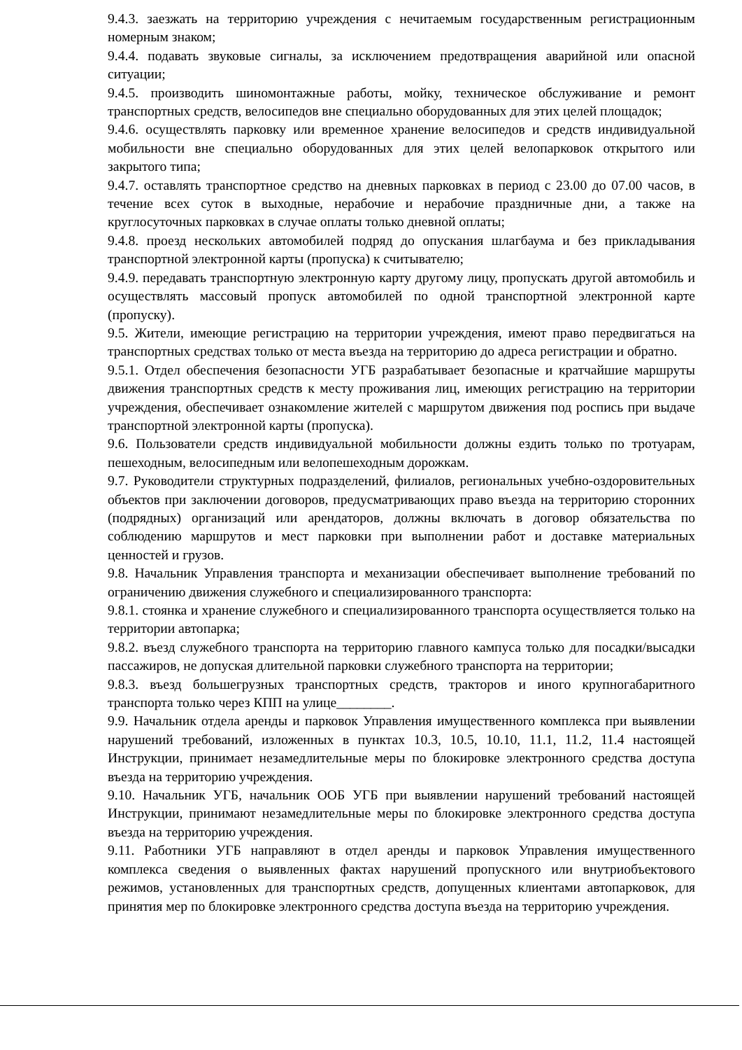9.4.3. заезжать на территорию учреждения с нечитаемым государственным регистрационным номерным знаком;
9.4.4. подавать звуковые сигналы, за исключением предотвращения аварийной или опасной ситуации;
9.4.5. производить шиномонтажные работы, мойку, техническое обслуживание и ремонт транспортных средств, велосипедов вне специально оборудованных для этих целей площадок;
9.4.6. осуществлять парковку или временное хранение велосипедов и средств индивидуальной мобильности вне специально оборудованных для этих целей велопарковок открытого или закрытого типа;
9.4.7. оставлять транспортное средство на дневных парковках в период с 23.00 до 07.00 часов, в течение всех суток в выходные, нерабочие и нерабочие праздничные дни, а также на круглосуточных парковках в случае оплаты только дневной оплаты;
9.4.8. проезд нескольких автомобилей подряд до опускания шлагбаума и без прикладывания транспортной электронной карты (пропуска) к считывателю;
9.4.9. передавать транспортную электронную карту другому лицу, пропускать другой автомобиль и осуществлять массовый пропуск автомобилей по одной транспортной электронной карте (пропуску).
9.5. Жители, имеющие регистрацию на территории учреждения, имеют право передвигаться на транспортных средствах только от места въезда на территорию до адреса регистрации и обратно.
9.5.1. Отдел обеспечения безопасности УГБ разрабатывает безопасные и кратчайшие маршруты движения транспортных средств к месту проживания лиц, имеющих регистрацию на территории учреждения, обеспечивает ознакомление жителей с маршрутом движения под роспись при выдаче транспортной электронной карты (пропуска).
9.6. Пользователи средств индивидуальной мобильности должны ездить только по тротуарам, пешеходным, велосипедным или велопешеходным дорожкам.
9.7. Руководители структурных подразделений, филиалов, региональных учебно-оздоровительных объектов при заключении договоров, предусматривающих право въезда на территорию сторонних (подрядных) организаций или арендаторов, должны включать в договор обязательства по соблюдению маршрутов и мест парковки при выполнении работ и доставке материальных ценностей и грузов.
9.8. Начальник Управления транспорта и механизации обеспечивает выполнение требований по ограничению движения служебного и специализированного транспорта:
9.8.1. стоянка и хранение служебного и специализированного транспорта осуществляется только на территории автопарка;
9.8.2. въезд служебного транспорта на территорию главного кампуса только для посадки/высадки пассажиров, не допуская длительной парковки служебного транспорта на территории;
9.8.3. въезд большегрузных транспортных средств, тракторов и иного крупногабаритного транспорта только через КПП на улице________.
9.9. Начальник отдела аренды и парковок Управления имущественного комплекса при выявлении нарушений требований, изложенных в пунктах 10.3, 10.5, 10.10, 11.1, 11.2, 11.4 настоящей Инструкции, принимает незамедлительные меры по блокировке электронного средства доступа въезда на территорию учреждения.
9.10. Начальник УГБ, начальник ООБ УГБ при выявлении нарушений требований настоящей Инструкции, принимают незамедлительные меры по блокировке электронного средства доступа въезда на территорию учреждения.
9.11. Работники УГБ направляют в отдел аренды и парковок Управления имущественного комплекса сведения о выявленных фактах нарушений пропускного или внутриобъектового режимов, установленных для транспортных средств, допущенных клиентами автопарковок, для принятия мер по блокировке электронного средства доступа въезда на территорию учреждения.